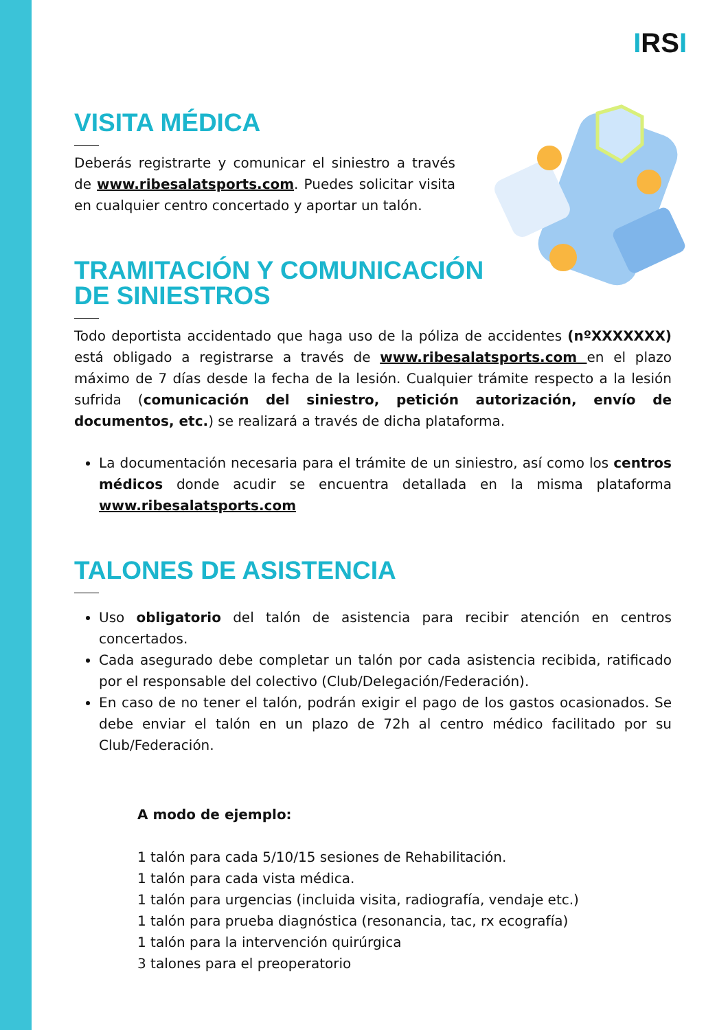IRSI
VISITA MÉDICA
Deberás registrarte y comunicar el siniestro a través de www.ribesalatsports.com. Puedes solicitar visita en cualquier centro concertado y aportar un talón.
TRAMITACIÓN Y COMUNICACIÓN
DE SINIESTROS
Todo deportista accidentado que haga uso de la póliza de accidentes (nºXXXXXXX) está obligado a registrarse a través de www.ribesalatsports.com en el plazo máximo de 7 días desde la fecha de la lesión. Cualquier trámite respecto a la lesión sufrida (comunicación del siniestro, petición autorización, envío de documentos, etc.) se realizará a través de dicha plataforma.
La documentación necesaria para el trámite de un siniestro, así como los centros médicos donde acudir se encuentra detallada en la misma plataforma www.ribesalatsports.com
TALONES DE ASISTENCIA
Uso obligatorio del talón de asistencia para recibir atención en centros concertados.
Cada asegurado debe completar un talón por cada asistencia recibida, ratificado por el responsable del colectivo (Club/Delegación/Federación).
En caso de no tener el talón, podrán exigir el pago de los gastos ocasionados. Se debe enviar el talón en un plazo de 72h al centro médico facilitado por su Club/Federación.
A modo de ejemplo:
1 talón para cada 5/10/15 sesiones de Rehabilitación.
1 talón para cada vista médica.
1 talón para urgencias (incluida visita, radiografía, vendaje etc.)
1 talón para prueba diagnóstica (resonancia, tac, rx ecografía)
1 talón para la intervención quirúrgica
3 talones para el preoperatorio